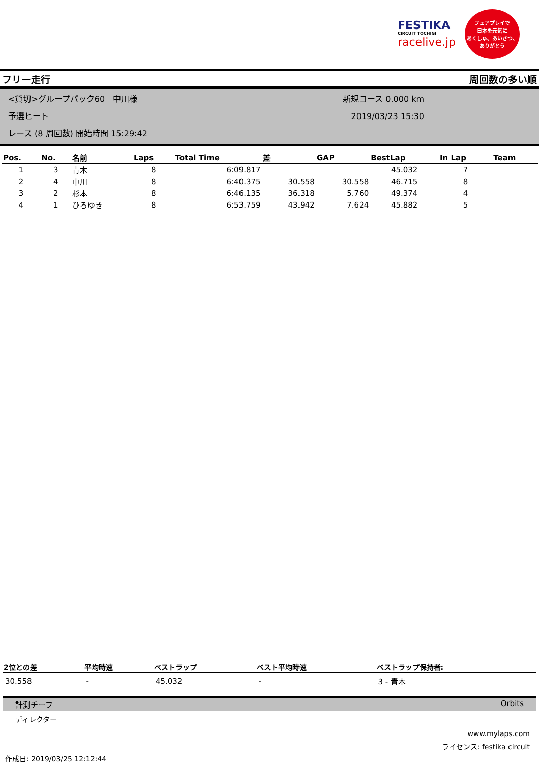FESTIKA
CIRCUIT TOCHIGI
racelive.jp
フェアプレイで
日本を元気に
あくしゅ、あいさつ、ありがとう
フリー走行 周回数の多い順
<貸切>グループパック60　中川様
予選ヒート
レース (8 周回数) 開始時間 15:29:42
新規コース 0.000 km
2019/03/23 15:30
| Pos. | No. | 名前 | Laps | Total Time | 差 | GAP | BestLap | In Lap | Team |
| --- | --- | --- | --- | --- | --- | --- | --- | --- | --- |
| 1 | 3 | 青木 | 8 | 6:09.817 | | | 45.032 | 7 | |
| 2 | 4 | 中川 | 8 | 6:40.375 | 30.558 | 30.558 | 46.715 | 8 | |
| 3 | 2 | 杉本 | 8 | 6:46.135 | 36.318 | 5.760 | 49.374 | 4 | |
| 4 | 1 | ひろゆき | 8 | 6:53.759 | 43.942 | 7.624 | 45.882 | 5 | |
| 2位との差 | 平均時速 | ベストラップ | ベスト平均時速 | ベストラップ保持者: |
| --- | --- | --- | --- | --- |
| 30.558 | - | 45.032 | - | 3 - 青木 |
計測チーフ Orbits
ディレクター
www.mylaps.com
ライセンス: festika circuit
作成日: 2019/03/25 12:12:44